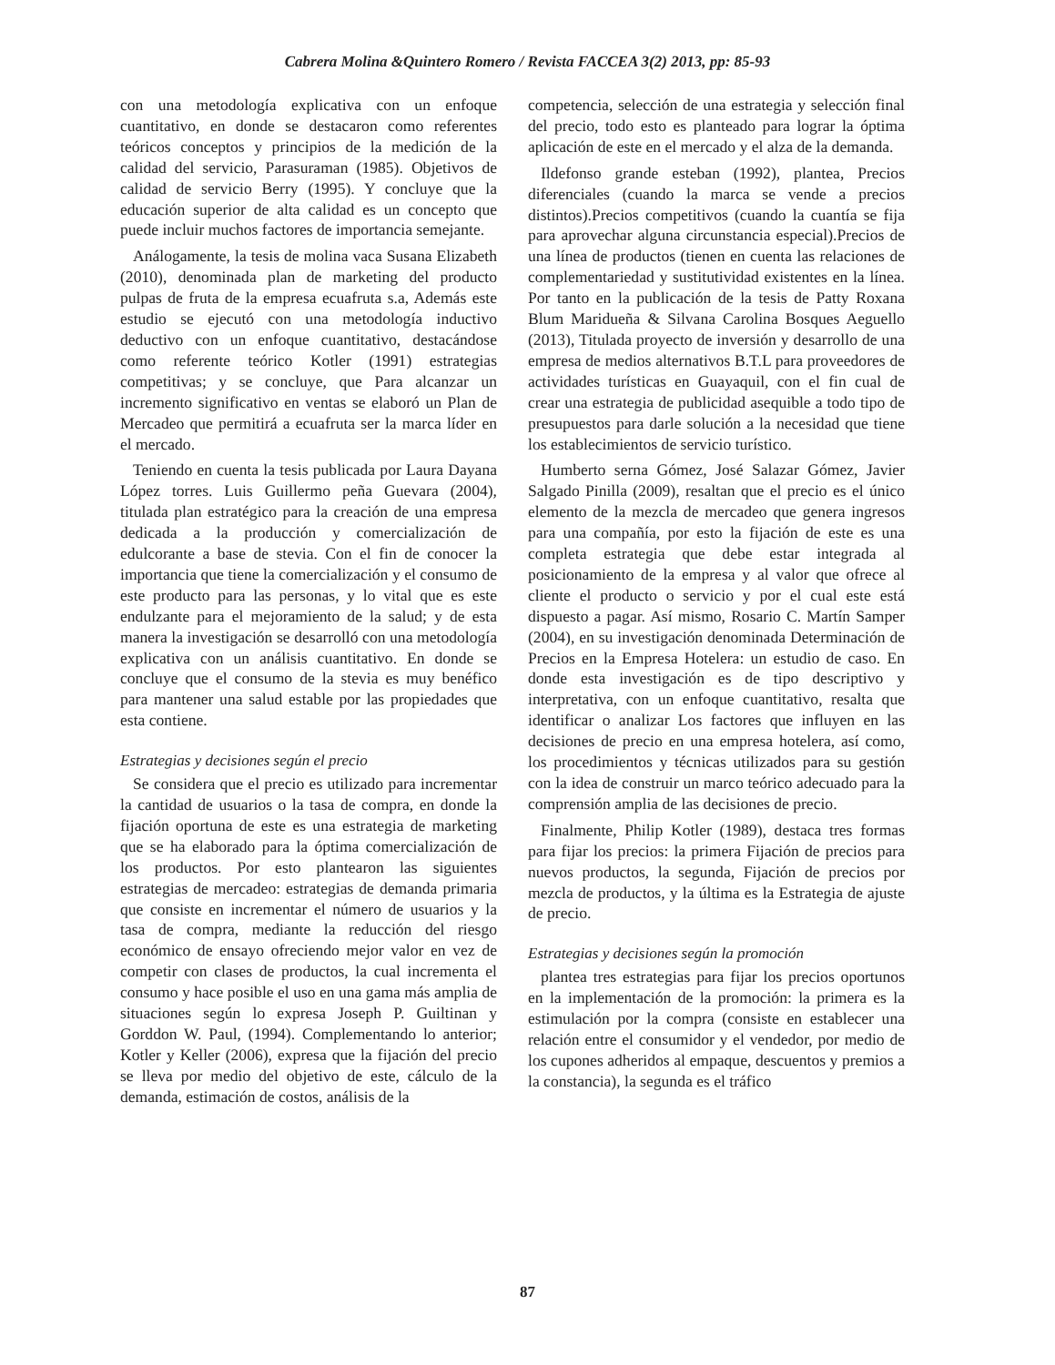Cabrera Molina &Quintero Romero / Revista FACCEA 3(2) 2013, pp: 85-93
con una metodología explicativa con un enfoque cuantitativo, en donde se destacaron como referentes teóricos conceptos y principios de la medición de la calidad del servicio, Parasuraman (1985). Objetivos de calidad de servicio Berry (1995). Y concluye que la educación superior de alta calidad es un concepto que puede incluir muchos factores de importancia semejante.
Análogamente, la tesis de molina vaca Susana Elizabeth (2010), denominada plan de marketing del producto pulpas de fruta de la empresa ecuafruta s.a, Además este estudio se ejecutó con una metodología inductivo deductivo con un enfoque cuantitativo, destacándose como referente teórico Kotler (1991) estrategias competitivas; y se concluye, que Para alcanzar un incremento significativo en ventas se elaboró un Plan de Mercadeo que permitirá a ecuafruta ser la marca líder en el mercado.
Teniendo en cuenta la tesis publicada por Laura Dayana López torres. Luis Guillermo peña Guevara (2004), titulada plan estratégico para la creación de una empresa dedicada a la producción y comercialización de edulcorante a base de stevia. Con el fin de conocer la importancia que tiene la comercialización y el consumo de este producto para las personas, y lo vital que es este endulzante para el mejoramiento de la salud; y de esta manera la investigación se desarrolló con una metodología explicativa con un análisis cuantitativo. En donde se concluye que el consumo de la stevia es muy benéfico para mantener una salud estable por las propiedades que esta contiene.
Estrategias y decisiones según el precio
Se considera que el precio es utilizado para incrementar la cantidad de usuarios o la tasa de compra, en donde la fijación oportuna de este es una estrategia de marketing que se ha elaborado para la óptima comercialización de los productos. Por esto plantearon las siguientes estrategias de mercadeo: estrategias de demanda primaria que consiste en incrementar el número de usuarios y la tasa de compra, mediante la reducción del riesgo económico de ensayo ofreciendo mejor valor en vez de competir con clases de productos, la cual incrementa el consumo y hace posible el uso en una gama más amplia de situaciones según lo expresa Joseph P. Guiltinan y Gorddon W. Paul, (1994). Complementando lo anterior; Kotler y Keller (2006), expresa que la fijación del precio se lleva por medio del objetivo de este, cálculo de la demanda, estimación de costos, análisis de la
competencia, selección de una estrategia y selección final del precio, todo esto es planteado para lograr la óptima aplicación de este en el mercado y el alza de la demanda.
Ildefonso grande esteban (1992), plantea, Precios diferenciales (cuando la marca se vende a precios distintos).Precios competitivos (cuando la cuantía se fija para aprovechar alguna circunstancia especial).Precios de una línea de productos (tienen en cuenta las relaciones de complementariedad y sustitutividad existentes en la línea. Por tanto en la publicación de la tesis de Patty Roxana Blum Maridueña & Silvana Carolina Bosques Aeguello (2013), Titulada proyecto de inversión y desarrollo de una empresa de medios alternativos B.T.L para proveedores de actividades turísticas en Guayaquil, con el fin cual de crear una estrategia de publicidad asequible a todo tipo de presupuestos para darle solución a la necesidad que tiene los establecimientos de servicio turístico.
Humberto serna Gómez, José Salazar Gómez, Javier Salgado Pinilla (2009), resaltan que el precio es el único elemento de la mezcla de mercadeo que genera ingresos para una compañía, por esto la fijación de este es una completa estrategia que debe estar integrada al posicionamiento de la empresa y al valor que ofrece al cliente el producto o servicio y por el cual este está dispuesto a pagar. Así mismo, Rosario C. Martín Samper (2004), en su investigación denominada Determinación de Precios en la Empresa Hotelera: un estudio de caso. En donde esta investigación es de tipo descriptivo y interpretativa, con un enfoque cuantitativo, resalta que identificar o analizar Los factores que influyen en las decisiones de precio en una empresa hotelera, así como, los procedimientos y técnicas utilizados para su gestión con la idea de construir un marco teórico adecuado para la comprensión amplia de las decisiones de precio.
Finalmente, Philip Kotler (1989), destaca tres formas para fijar los precios: la primera Fijación de precios para nuevos productos, la segunda, Fijación de precios por mezcla de productos, y la última es la Estrategia de ajuste de precio.
Estrategias y decisiones según la promoción
plantea tres estrategias para fijar los precios oportunos en la implementación de la promoción: la primera es la estimulación por la compra (consiste en establecer una relación entre el consumidor y el vendedor, por medio de los cupones adheridos al empaque, descuentos y premios a la constancia), la segunda es el tráfico
87